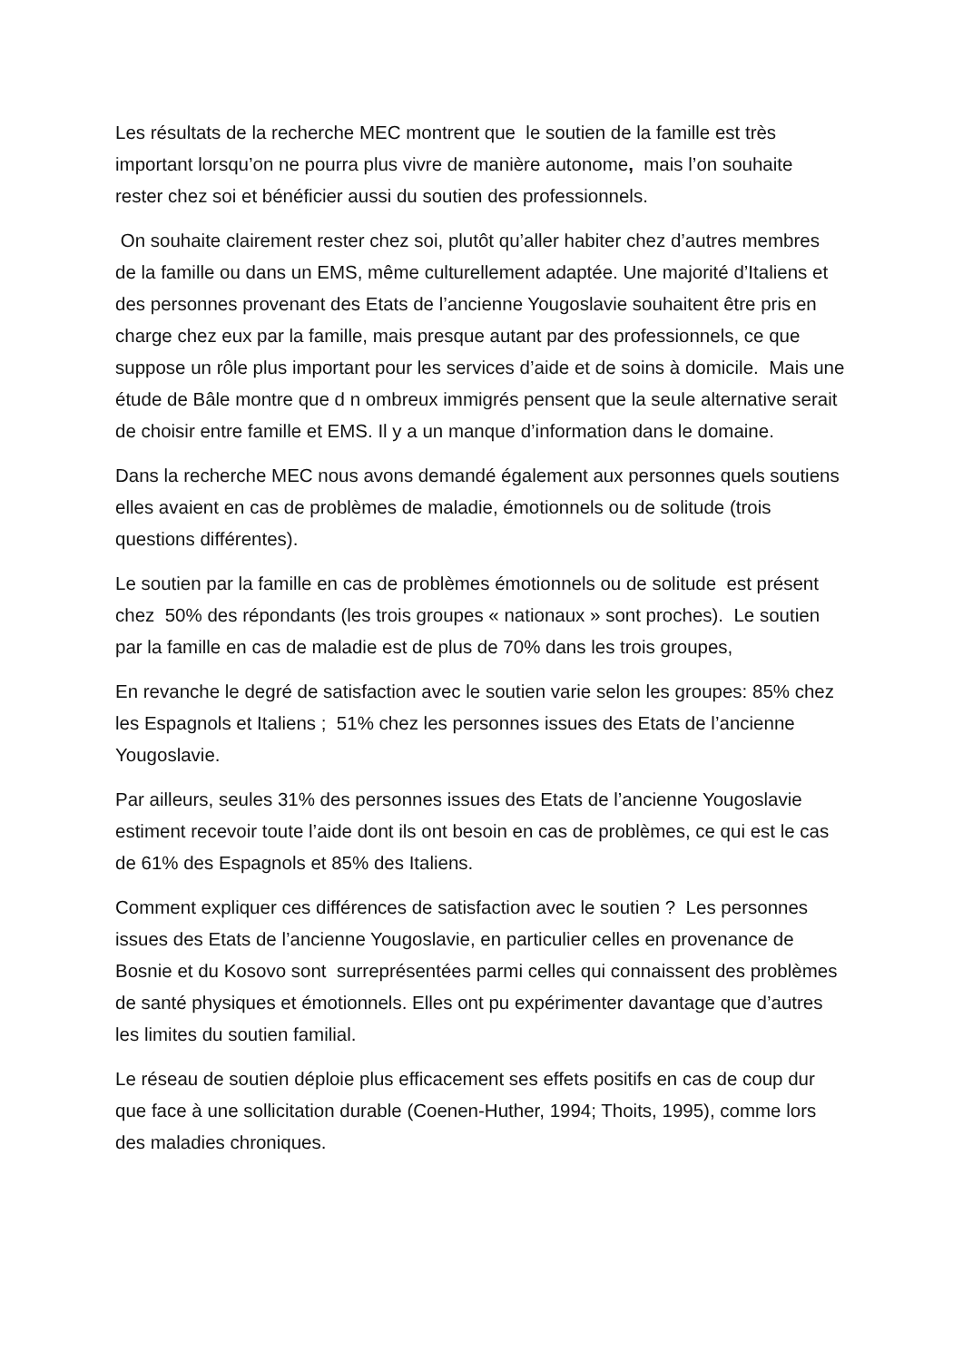Les résultats de la recherche MEC montrent que le soutien de la famille est très important lorsqu’on ne pourra plus vivre de manière autonome, mais l’on souhaite rester chez soi et bénéficier aussi du soutien des professionnels.
On souhaite clairement rester chez soi, plutôt qu’aller habiter chez d’autres membres de la famille ou dans un EMS, même culturellement adaptée. Une majorité d’Italiens et des personnes provenant des Etats de l’ancienne Yougoslavie souhaitent être pris en charge chez eux par la famille, mais presque autant par des professionnels, ce que suppose un rôle plus important pour les services d’aide et de soins à domicile. Mais une étude de Bâle montre que d n ombreux immigrés pensent que la seule alternative serait de choisir entre famille et EMS. Il y a un manque d’information dans le domaine.
Dans la recherche MEC nous avons demandé également aux personnes quels soutiens elles avaient en cas de problèmes de maladie, émotionnels ou de solitude (trois questions différentes).
Le soutien par la famille en cas de problèmes émotionnels ou de solitude est présent chez 50% des répondants (les trois groupes « nationaux » sont proches). Le soutien par la famille en cas de maladie est de plus de 70% dans les trois groupes,
En revanche le degré de satisfaction avec le soutien varie selon les groupes: 85% chez les Espagnols et Italiens ; 51% chez les personnes issues des Etats de l’ancienne Yougoslavie.
Par ailleurs, seules 31% des personnes issues des Etats de l’ancienne Yougoslavie estiment recevoir toute l’aide dont ils ont besoin en cas de problèmes, ce qui est le cas de 61% des Espagnols et 85% des Italiens.
Comment expliquer ces différences de satisfaction avec le soutien ? Les personnes issues des Etats de l’ancienne Yougoslavie, en particulier celles en provenance de Bosnie et du Kosovo sont surreprésentées parmi celles qui connaissent des problèmes de santé physiques et émotionnels. Elles ont pu expérimenter davantage que d’autres les limites du soutien familial.
Le réseau de soutien déploie plus efficacement ses effets positifs en cas de coup dur que face à une sollicitation durable (Coenen-Huther, 1994; Thoits, 1995), comme lors des maladies chroniques.